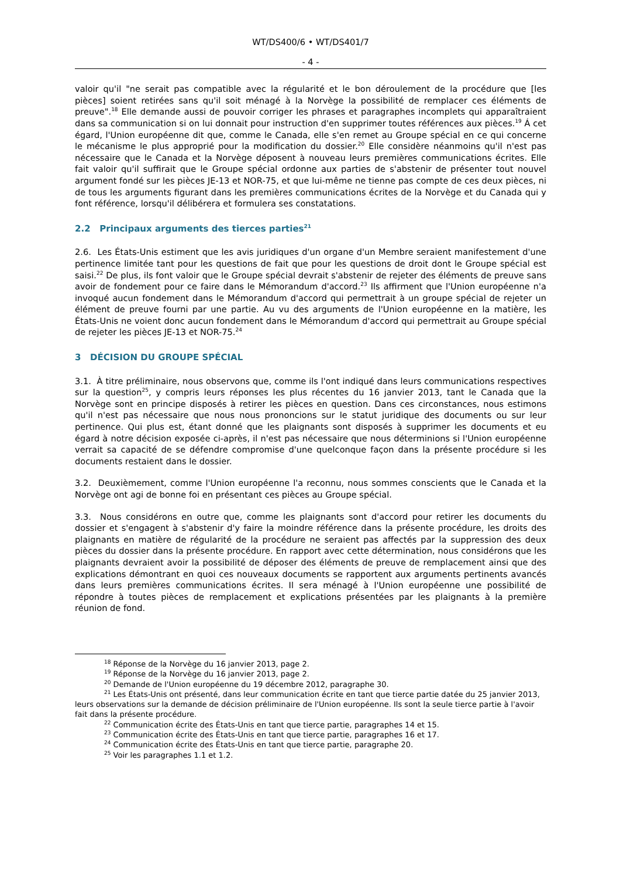WT/DS400/6 • WT/DS401/7
- 4 -
valoir qu'il "ne serait pas compatible avec la régularité et le bon déroulement de la procédure que [les pièces] soient retirées sans qu'il soit ménagé à la Norvège la possibilité de remplacer ces éléments de preuve".<sup>18</sup> Elle demande aussi de pouvoir corriger les phrases et paragraphes incomplets qui apparaîtraient dans sa communication si on lui donnait pour instruction d'en supprimer toutes références aux pièces.<sup>19</sup> Á cet égard, l'Union européenne dit que, comme le Canada, elle s'en remet au Groupe spécial en ce qui concerne le mécanisme le plus approprié pour la modification du dossier.<sup>20</sup> Elle considère néanmoins qu'il n'est pas nécessaire que le Canada et la Norvège déposent à nouveau leurs premières communications écrites. Elle fait valoir qu'il suffirait que le Groupe spécial ordonne aux parties de s'abstenir de présenter tout nouvel argument fondé sur les pièces JE-13 et NOR-75, et que lui-même ne tienne pas compte de ces deux pièces, ni de tous les arguments figurant dans les premières communications écrites de la Norvège et du Canada qui y font référence, lorsqu'il délibérera et formulera ses constatations.
2.2 Principaux arguments des tierces parties<sup>21</sup>
2.6. Les États-Unis estiment que les avis juridiques d'un organe d'un Membre seraient manifestement d'une pertinence limitée tant pour les questions de fait que pour les questions de droit dont le Groupe spécial est saisi.<sup>22</sup> De plus, ils font valoir que le Groupe spécial devrait s'abstenir de rejeter des éléments de preuve sans avoir de fondement pour ce faire dans le Mémorandum d'accord.<sup>23</sup> Ils affirment que l'Union européenne n'a invoqué aucun fondement dans le Mémorandum d'accord qui permettrait à un groupe spécial de rejeter un élément de preuve fourni par une partie. Au vu des arguments de l'Union européenne en la matière, les États-Unis ne voient donc aucun fondement dans le Mémorandum d'accord qui permettrait au Groupe spécial de rejeter les pièces JE-13 et NOR-75.<sup>24</sup>
3 DÉCISION DU GROUPE SPÉCIAL
3.1. À titre préliminaire, nous observons que, comme ils l'ont indiqué dans leurs communications respectives sur la question<sup>25</sup>, y compris leurs réponses les plus récentes du 16 janvier 2013, tant le Canada que la Norvège sont en principe disposés à retirer les pièces en question. Dans ces circonstances, nous estimons qu'il n'est pas nécessaire que nous nous prononcions sur le statut juridique des documents ou sur leur pertinence. Qui plus est, étant donné que les plaignants sont disposés à supprimer les documents et eu égard à notre décision exposée ci-après, il n'est pas nécessaire que nous déterminions si l'Union européenne verrait sa capacité de se défendre compromise d'une quelconque façon dans la présente procédure si les documents restaient dans le dossier.
3.2. Deuxièmement, comme l'Union européenne l'a reconnu, nous sommes conscients que le Canada et la Norvège ont agi de bonne foi en présentant ces pièces au Groupe spécial.
3.3. Nous considérons en outre que, comme les plaignants sont d'accord pour retirer les documents du dossier et s'engagent à s'abstenir d'y faire la moindre référence dans la présente procédure, les droits des plaignants en matière de régularité de la procédure ne seraient pas affectés par la suppression des deux pièces du dossier dans la présente procédure. En rapport avec cette détermination, nous considérons que les plaignants devraient avoir la possibilité de déposer des éléments de preuve de remplacement ainsi que des explications démontrant en quoi ces nouveaux documents se rapportent aux arguments pertinents avancés dans leurs premières communications écrites. Il sera ménagé à l'Union européenne une possibilité de répondre à toutes pièces de remplacement et explications présentées par les plaignants à la première réunion de fond.
<sup>18</sup> Réponse de la Norvège du 16 janvier 2013, page 2.
<sup>19</sup> Réponse de la Norvège du 16 janvier 2013, page 2.
<sup>20</sup> Demande de l'Union européenne du 19 décembre 2012, paragraphe 30.
<sup>21</sup> Les États-Unis ont présenté, dans leur communication écrite en tant que tierce partie datée du 25 janvier 2013, leurs observations sur la demande de décision préliminaire de l'Union européenne. Ils sont la seule tierce partie à l'avoir fait dans la présente procédure.
<sup>22</sup> Communication écrite des États-Unis en tant que tierce partie, paragraphes 14 et 15.
<sup>23</sup> Communication écrite des États-Unis en tant que tierce partie, paragraphes 16 et 17.
<sup>24</sup> Communication écrite des États-Unis en tant que tierce partie, paragraphe 20.
<sup>25</sup> Voir les paragraphes 1.1 et 1.2.